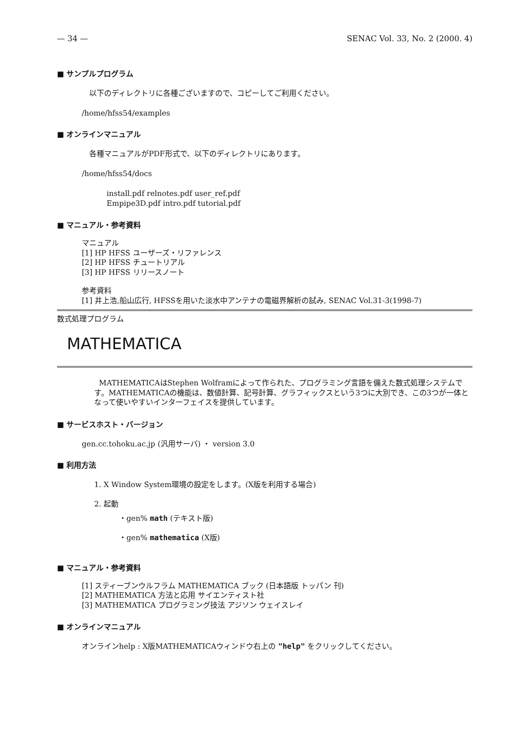— 34 — SENAC Vol. 33, No. 2 (2000. 4)
■ サンプルプログラム
以下のディレクトリに各種ございますので、コピーしてご利用ください。
/home/hfss54/examples
■ オンラインマニュアル
各種マニュアルがPDF形式で、以下のディレクトリにあります。
/home/hfss54/docs
install.pdf relnotes.pdf user_ref.pdf
Empipe3D.pdf intro.pdf tutorial.pdf
■ マニュアル・参考資料
マニュアル
[1] HP HFSS ユーザーズ・リファレンス
[2] HP HFSS チュートリアル
[3] HP HFSS リリースノート
参考資料
[1] 井上浩,船山広行, HFSSを用いた淡水中アンテナの電磁界解析の試み, SENAC Vol.31-3(1998-7)
数式処理プログラム
MATHEMATICA
MATHEMATICAはStephen Wolframによって作られた、プログラミング言語を備えた数式処理システムです。MATHEMATICAの機能は、数値計算、記号計算、グラフィックスという3つに大別でき、この3つが一体となって使いやすいインターフェイスを提供しています。
■ サービスホスト・バージョン
gen.cc.tohoku.ac.jp (汎用サーバ) ・ version 3.0
■ 利用方法
1. X Window System環境の設定をします。(X版を利用する場合)
2. 起動
・gen% math (テキスト版)
・gen% mathematica (X版)
■ マニュアル・参考資料
[1] スティーブンウルフラム MATHEMATICA ブック (日本語版 トッパン 刊)
[2] MATHEMATICA 方法と応用 サイエンティスト社
[3] MATHEMATICA プログラミング技法 アジソン ウェイスレイ
■ オンラインマニュアル
オンラインhelp : X版MATHEMATICAウィンドウ右上の "help" をクリックしてください。